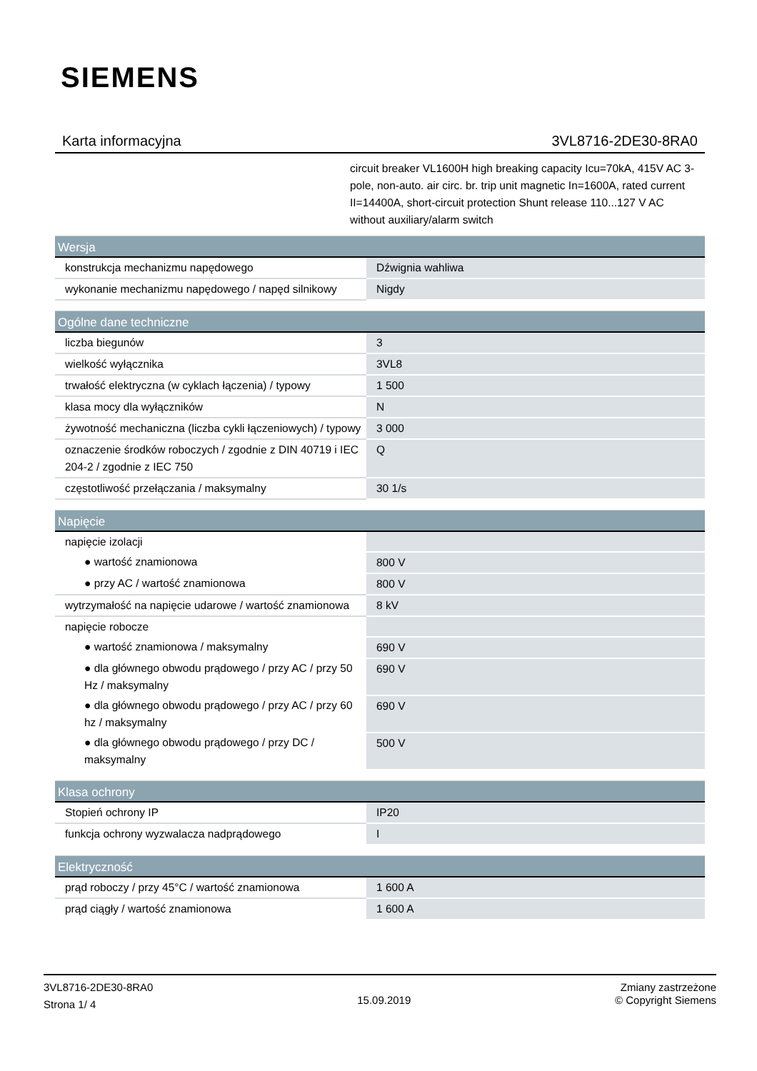SIEMENS
Karta informacyjna 3VL8716-2DE30-8RA0
circuit breaker VL1600H high breaking capacity Icu=70kA, 415V AC 3-pole, non-auto. air circ. br. trip unit magnetic In=1600A, rated current II=14400A, short-circuit protection Shunt release 110...127 V AC without auxiliary/alarm switch
| Wersja | |
| --- | --- |
| konstrukcja mechanizmu napędowego | Dźwignia wahliwa |
| wykonanie mechanizmu napędowego / napęd silnikowy | Nigdy |
| Ogólne dane techniczne | |
| liczba biegunów | 3 |
| wielkość wyłącznika | 3VL8 |
| trwałość elektryczna (w cyklach łączenia) / typowy | 1 500 |
| klasa mocy dla wyłączników | N |
| żywotność mechaniczna (liczba cykli łączeniowych) / typowy | 3 000 |
| oznaczenie środków roboczych / zgodnie z DIN 40719 i IEC 204-2 / zgodnie z IEC 750 | Q |
| częstotliwość przełączania / maksymalny | 30 1/s |
| Napięcie | |
| napięcie izolacji | |
| ● wartość znamionowa | 800 V |
| ● przy AC / wartość znamionowa | 800 V |
| wytrzymałość na napięcie udarowe / wartość znamionowa | 8 kV |
| napięcie robocze | |
| ● wartość znamionowa / maksymalny | 690 V |
| ● dla głównego obwodu prądowego / przy AC / przy 50 Hz / maksymalny | 690 V |
| ● dla głównego obwodu prądowego / przy AC / przy 60 hz / maksymalny | 690 V |
| ● dla głównego obwodu prądowego / przy DC / maksymalny | 500 V |
| Klasa ochrony | |
| Stopień ochrony IP | IP20 |
| funkcja ochrony wyzwalacza nadprądowego | I |
| Elektryczność | |
| prąd roboczy / przy 45°C / wartość znamionowa | 1 600 A |
| prąd ciągły / wartość znamionowa | 1 600 A |
3VL8716-2DE30-8RA0
Strona 1/ 4
15.09.2019
Zmiany zastrzeżone
© Copyright Siemens